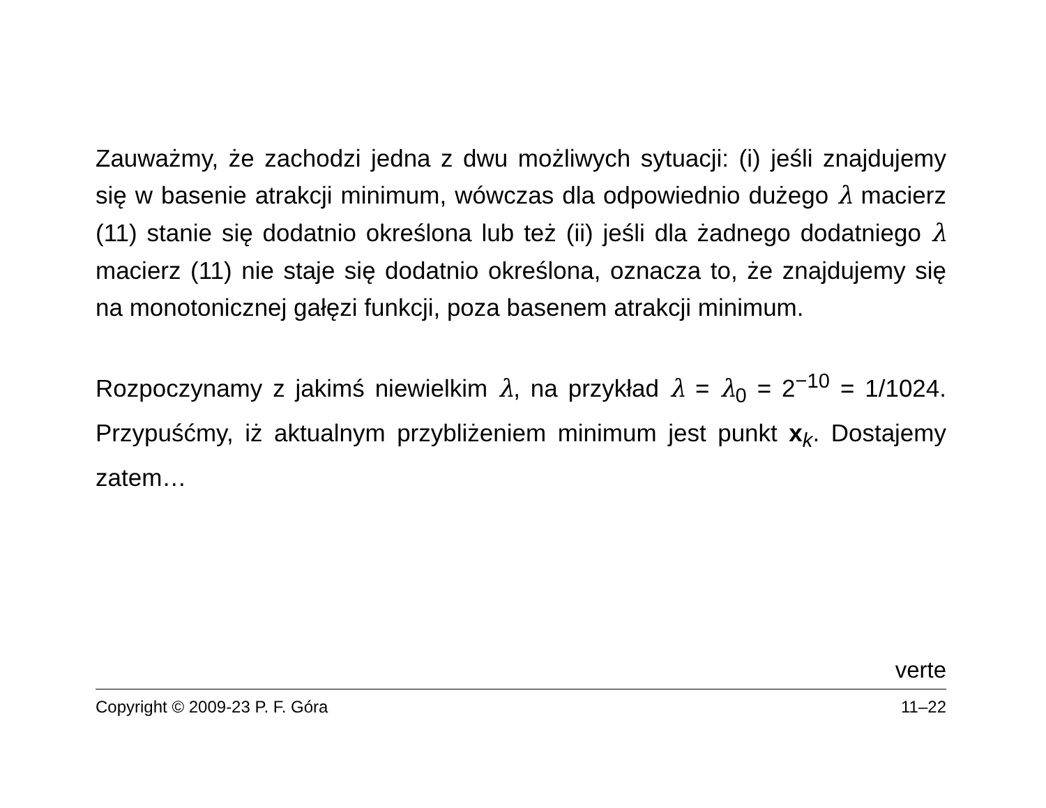Zauważmy, że zachodzi jedna z dwu możliwych sytuacji: (i) jeśli znajdujemy się w basenie atrakcji minimum, wówczas dla odpowiednio dużego λ macierz (11) stanie się dodatnio określona lub też (ii) jeśli dla żadnego dodatniego λ macierz (11) nie staje się dodatnio określona, oznacza to, że znajdujemy się na monotonicznej gałęzi funkcji, poza basenem atrakcji minimum.
Rozpoczynamy z jakimś niewielkim λ, na przykład λ = λ<sub>0</sub> = 2<sup>−10</sup> = 1/1024. Przypuśćmy, iż aktualnym przybliżeniem minimum jest punkt x<sub>k</sub>. Dostajemy zatem…
verte
Copyright © 2009-23 P. F. Góra 11–22